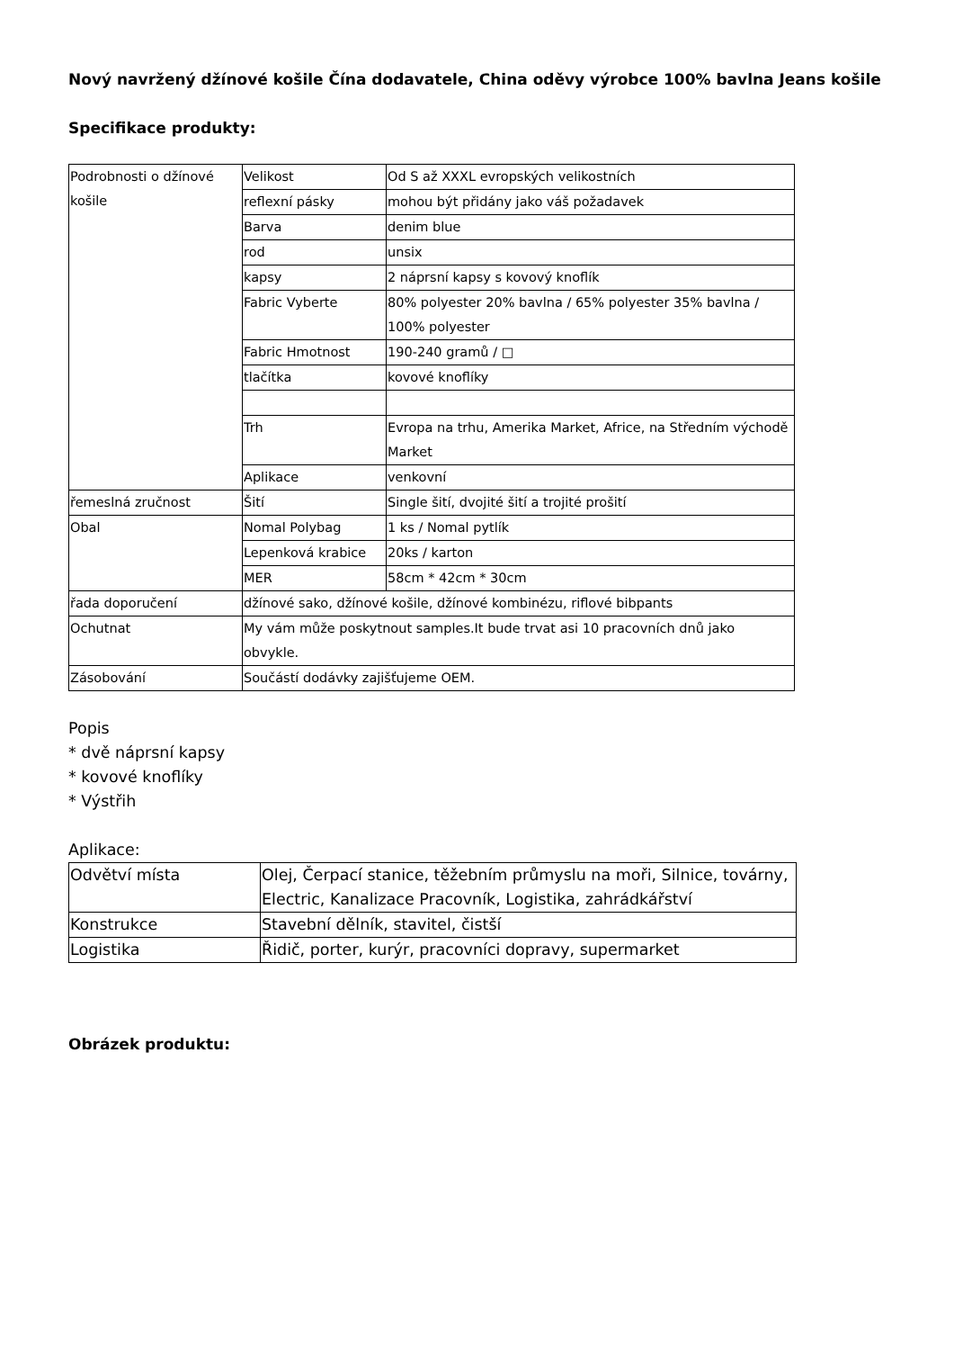Nový navržený džínové košile Čína dodavatele, China oděvy výrobce 100% bavlna Jeans košile
Specifikace produkty:
| Podrobnosti o džínové košile | Velikost | Od S až XXXL evropských velikostních |
| | reflexní pásky | mohou být přidány jako váš požadavek |
| | Barva | denim blue |
| | rod | unsix |
| | kapsy | 2 náprsní kapsy s kovový knoflík |
| | Fabric Vyberte | 80% polyester 20% bavlna / 65% polyester 35% bavlna / 100% polyester |
| | Fabric Hmotnost | 190-240 gramů / □ |
| | tlačítka | kovové knoflíky |
| | Trh | Evropa na trhu, Amerika Market, Africe, na Středním východě Market |
| | Aplikace | venkovní |
| řemeslná zručnost | Šití | Single šití, dvojité šití a trojité prošití |
| Obal | Nomal Polybag | 1 ks / Nomal pytlík |
| | Lepenková krabice | 20ks / karton |
| | MER | 58cm * 42cm * 30cm |
| řada doporučení | džínové sako, džínové košile, džínové kombinézu, riflové bibpants | |
| Ochutnat | My vám může poskytnout samples.It bude trvat asi 10 pracovních dnů jako obvykle. | |
| Zásobování | Součástí dodávky zajišťujeme OEM. | |
Popis
* dvě náprsní kapsy
* kovové knoflíky
* Výstřih
Aplikace:
| Odvětví místa | Olej, Čerpací stanice, těžebním průmyslu na moři, Silnice, továrny, Electric, Kanalizace Pracovník, Logistika, zahrádkářství |
| Konstrukce | Stavební dělník, stavitel, čistší |
| Logistika | Řidič, porter, kurýr, pracovníci dopravy, supermarket |
Obrázek produktu: